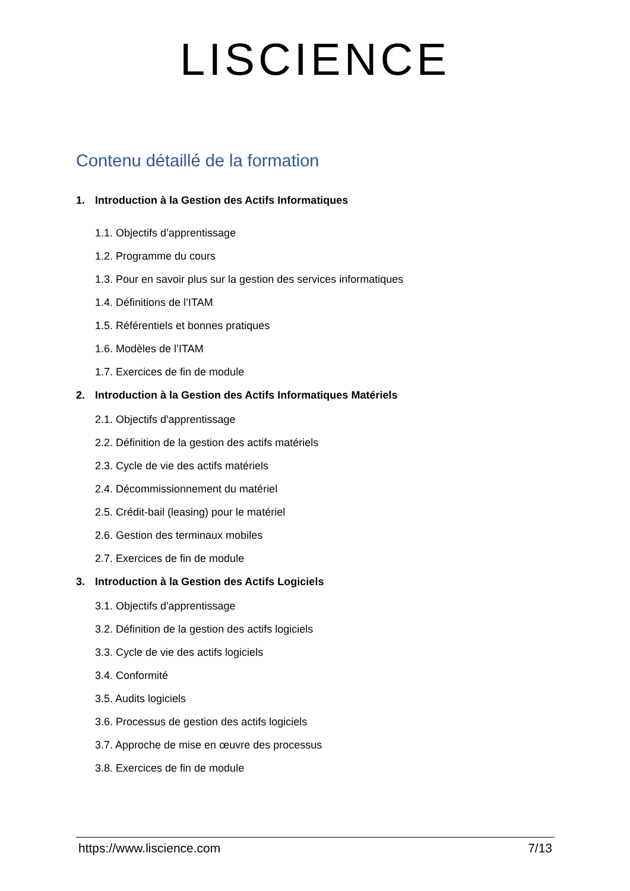LISCIENCE
Contenu détaillé de la formation
1. Introduction à la Gestion des Actifs Informatiques
1.1. Objectifs d’apprentissage
1.2. Programme du cours
1.3. Pour en savoir plus sur la gestion des services informatiques
1.4. Définitions de l’ITAM
1.5. Référentiels et bonnes pratiques
1.6. Modèles de l’ITAM
1.7. Exercices de fin de module
2. Introduction à la Gestion des Actifs Informatiques Matériels
2.1. Objectifs d'apprentissage
2.2. Définition de la gestion des actifs matériels
2.3. Cycle de vie des actifs matériels
2.4. Décommissionnement du matériel
2.5. Crédit-bail (leasing) pour le matériel
2.6. Gestion des terminaux mobiles
2.7. Exercices de fin de module
3. Introduction à la Gestion des Actifs Logiciels
3.1. Objectifs d'apprentissage
3.2. Définition de la gestion des actifs logiciels
3.3. Cycle de vie des actifs logiciels
3.4. Conformité
3.5. Audits logiciels
3.6. Processus de gestion des actifs logiciels
3.7. Approche de mise en œuvre des processus
3.8. Exercices de fin de module
https://www.liscience.com 7/13